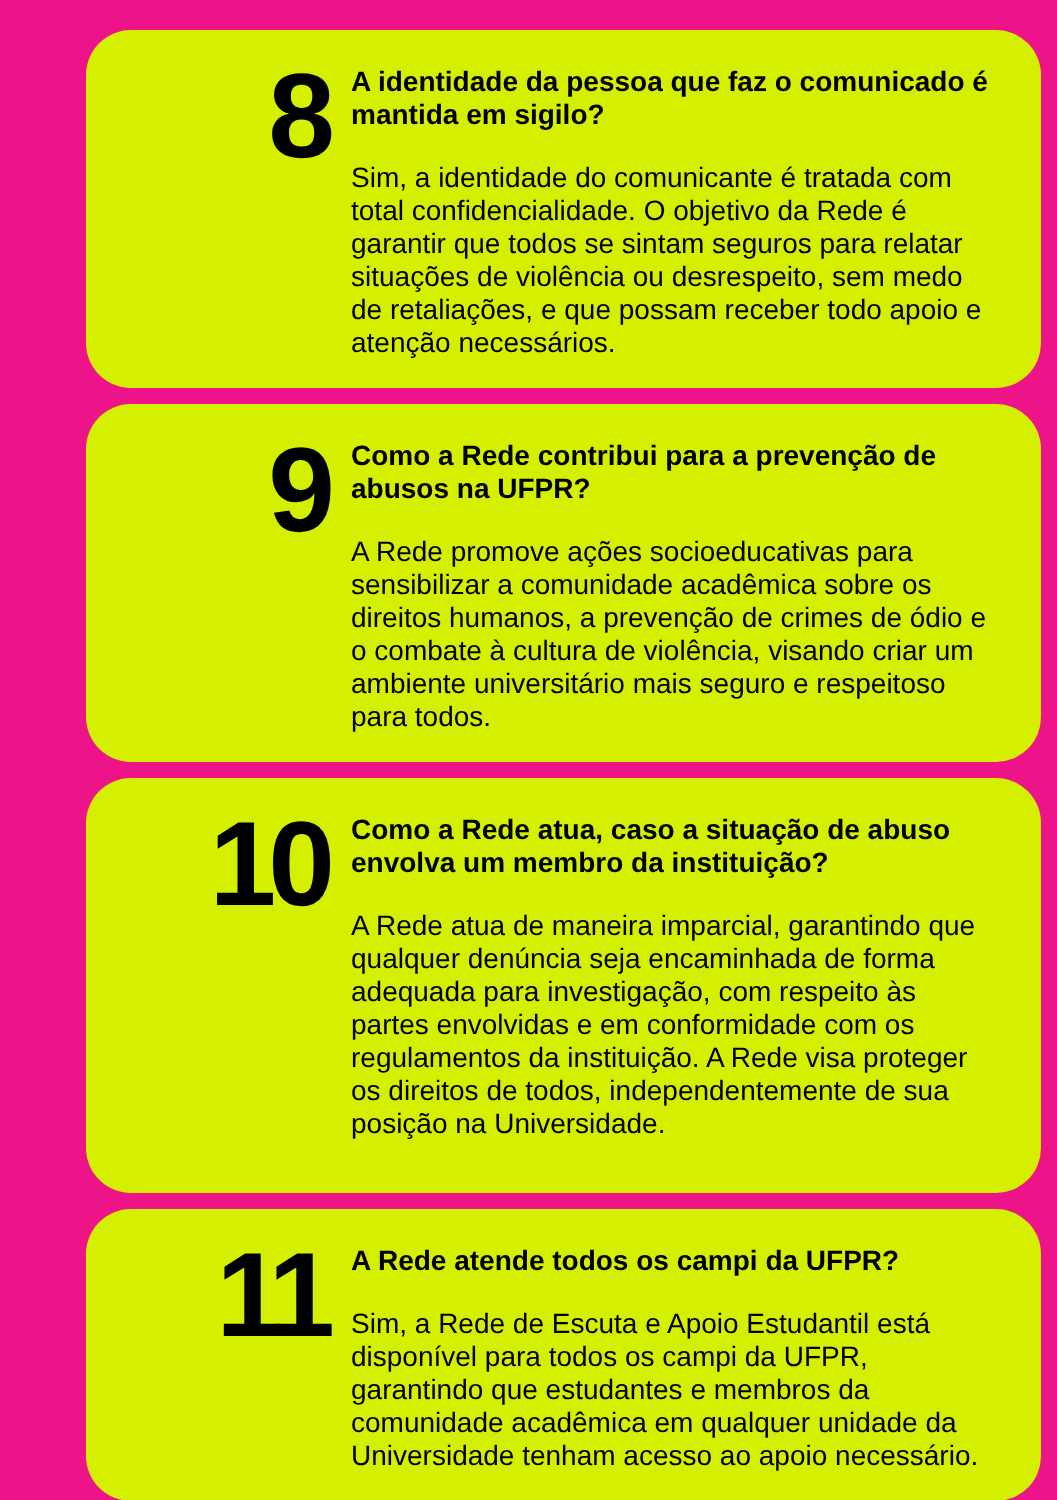8
A identidade da pessoa que faz o comunicado é mantida em sigilo?
Sim, a identidade do comunicante é tratada com total confidencialidade. O objetivo da Rede é garantir que todos se sintam seguros para relatar situações de violência ou desrespeito, sem medo de retaliações, e que possam receber todo apoio e atenção necessários.
9
Como a Rede contribui para a prevenção de abusos na UFPR?
A Rede promove ações socioeducativas para sensibilizar a comunidade acadêmica sobre os direitos humanos, a prevenção de crimes de ódio e o combate à cultura de violência, visando criar um ambiente universitário mais seguro e respeitoso para todos.
10
Como a Rede atua, caso a situação de abuso envolva um membro da instituição?
A Rede atua de maneira imparcial, garantindo que qualquer denúncia seja encaminhada de forma adequada para investigação, com respeito às partes envolvidas e em conformidade com os regulamentos da instituição. A Rede visa proteger os direitos de todos, independentemente de sua posição na Universidade.
11
A Rede atende todos os campi da UFPR?
Sim, a Rede de Escuta e Apoio Estudantil está disponível para todos os campi da UFPR, garantindo que estudantes e membros da comunidade acadêmica em qualquer unidade da Universidade tenham acesso ao apoio necessário.